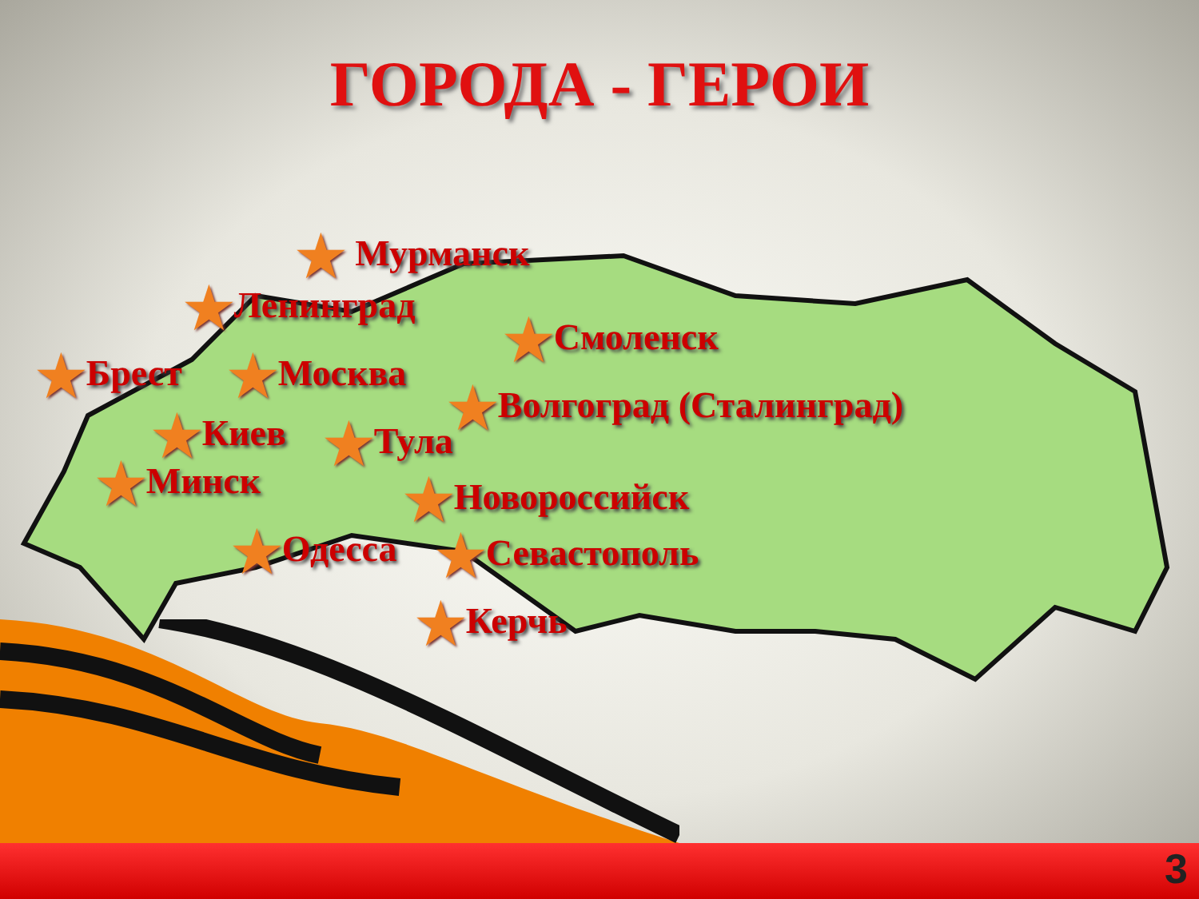ГОРОДА - ГЕРОИ
★ Мурманск
★Ленинград
★Смоленск
★Брест ★Москва
★Волгоград (Сталинград)
★Киев ★Тула
★Минск ★Новороссийск
★Одесса ★Севастополь
★Керчь
3